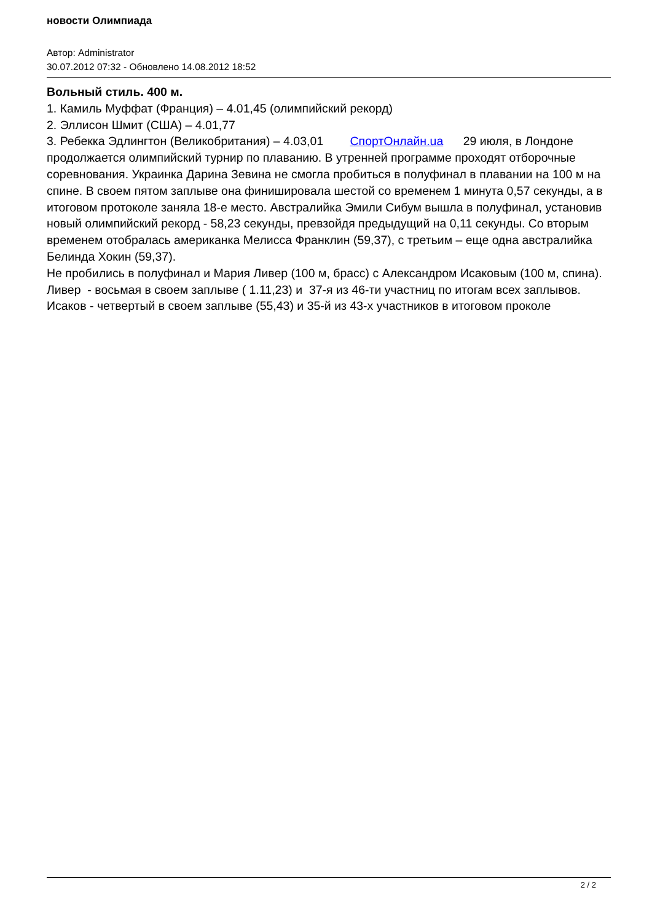новости Олимпиада
Автор: Administrator
30.07.2012 07:32 - Обновлено 14.08.2012 18:52
Вольный стиль. 400 м.
1. Камиль Муффат (Франция) – 4.01,45 (олимпийский рекорд)
2. Эллисон Шмит (США) – 4.01,77
3. Ребекка Эдлингтон (Великобритания) – 4.03,01 СпортОнлайн.ua 29 июля, в Лондоне продолжается олимпийский турнир по плаванию. В утренней программе проходят отборочные соревнования. Украинка Дарина Зевина не смогла пробиться в полуфинал в плавании на 100 м на спине. В своем пятом заплыве она финишировала шестой со временем 1 минута 0,57 секунды, а в итоговом протоколе заняла 18-е место. Австралийка Эмили Сибум вышла в полуфинал, установив новый олимпийский рекорд - 58,23 секунды, превзойдя предыдущий на 0,11 секунды. Со вторым временем отобралась американка Мелисса Франклин (59,37), с третьим – еще одна австралийка Белинда Хокин (59,37).
Не пробились в полуфинал и Мария Ливер (100 м, брасс) с Александром Исаковым (100 м, спина).
Ливер - восьмая в своем заплыве ( 1.11,23) и 37-я из 46-ти участниц по итогам всех заплывов.
Исаков - четвертый в своем заплыве (55,43) и 35-й из 43-х участников в итоговом проколе
2 / 2